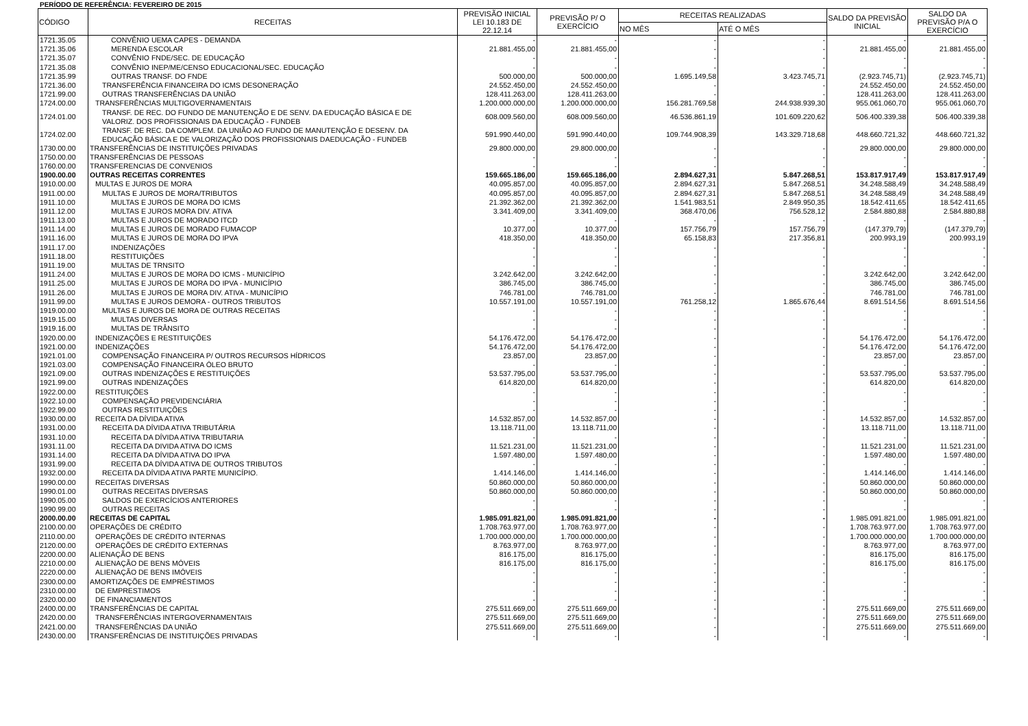PERÍODO DE REFERÊNCIA: FEVEREIRO DE 2015
| CÓDIGO | RECEITAS | PREVISÃO INICIAL LEI 10.183 DE 22.12.14 | PREVISÃO P/ O EXERCÍCIO | RECEITAS REALIZADAS | | SALDO DA PREVISÃO INICIAL | SALDO DA PREVISÃO P/A O EXERCÍCIO |
| --- | --- | --- | --- | --- | --- | --- | --- |
| | | | | NO MÊS | ATÉ O MÊS | | |
| 1721.35.05 | CONVÊNIO UEMA CAPES - DEMANDA | - | - | - | - | - | - |
| 1721.35.06 | MERENDA ESCOLAR | 21.881.455,00 | 21.881.455,00 | - | - | 21.881.455,00 | 21.881.455,00 |
| 1721.35.07 | CONVÊNIO FNDE/SEC. DE EDUCAÇÃO | - | - | - | - | - | - |
| 1721.35.08 | CONVÊNIO INEP/ME/CENSO EDUCACIONAL/SEC. EDUCAÇÃO | - | - | - | - | - | - |
| 1721.35.99 | OUTRAS TRANSF. DO FNDE | 500.000,00 | 500.000,00 | 1.695.149,58 | 3.423.745,71 | (2.923.745,71) | (2.923.745,71) |
| 1721.36.00 | TRANSFERÊNCIA FINANCEIRA DO ICMS DESONERAÇÃO | 24.552.450,00 | 24.552.450,00 | - | - | 24.552.450,00 | 24.552.450,00 |
| 1721.99.00 | OUTRAS TRANSFERÊNCIAS DA UNIÃO | 128.411.263,00 | 128.411.263,00 | - | - | 128.411.263,00 | 128.411.263,00 |
| 1724.00.00 | TRANSFERÊNCIAS MULTIGOVERNAMENTAIS | 1.200.000.000,00 | 1.200.000.000,00 | 156.281.769,58 | 244.938.939,30 | 955.061.060,70 | 955.061.060,70 |
| 1724.01.00 | TRANSF. DE REC. DO FUNDO DE MANUTENÇÃO E DE SENV. DA EDUCAÇÃO BÁSICA E DE VALORIZ. DOS PROFISSIONAIS DA EDUCAÇÃO - FUNDEB | 608.009.560,00 | 608.009.560,00 | 46.536.861,19 | 101.609.220,62 | 506.400.339,38 | 506.400.339,38 |
| 1724.02.00 | TRANSF. DE REC. DA COMPLEM. DA UNIÃO AO FUNDO DE MANUTENÇÃO E DESENV. DA EDUCAÇÃO BÁSICA E DE VALORIZAÇÃO DOS PROFISSIONAIS DAEDUCAÇÃO - FUNDEB | 591.990.440,00 | 591.990.440,00 | 109.744.908,39 | 143.329.718,68 | 448.660.721,32 | 448.660.721,32 |
| 1730.00.00 | TRANSFERÊNCIAS DE INSTITUIÇÕES PRIVADAS | 29.800.000,00 | 29.800.000,00 | - | - | 29.800.000,00 | 29.800.000,00 |
| 1750.00.00 | TRANSFERÊNCIAS DE PESSOAS | - | - | - | - | - | - |
| 1760.00.00 | TRANSFERENCIAS DE CONVENIOS | - | - | - | - | - | - |
| 1900.00.00 | OUTRAS RECEITAS CORRENTES | 159.665.186,00 | 159.665.186,00 | 2.894.627,31 | 5.847.268,51 | 153.817.917,49 | 153.817.917,49 |
| 1910.00.00 | MULTAS E JUROS DE MORA | 40.095.857,00 | 40.095.857,00 | 2.894.627,31 | 5.847.268,51 | 34.248.588,49 | 34.248.588,49 |
| 1911.00.00 | MULTAS E JUROS DE MORA/TRIBUTOS | 40.095.857,00 | 40.095.857,00 | 2.894.627,31 | 5.847.268,51 | 34.248.588,49 | 34.248.588,49 |
| 1911.10.00 | MULTAS E JUROS DE MORA DO ICMS | 21.392.362,00 | 21.392.362,00 | 1.541.983,51 | 2.849.950,35 | 18.542.411,65 | 18.542.411,65 |
| 1911.12.00 | MULTAS E JUROS MORA DIV. ATIVA | 3.341.409,00 | 3.341.409,00 | 368.470,06 | 756.528,12 | 2.584.880,88 | 2.584.880,88 |
| 1911.13.00 | MULTAS E JUROS DE MORADO ITCD | - | - | - | - | - | - |
| 1911.14.00 | MULTAS E JUROS DE MORADO FUMACOP | 10.377,00 | 10.377,00 | 157.756,79 | 157.756,79 | (147.379,79) | (147.379,79) |
| 1911.16.00 | MULTAS E JUROS DE MORA DO IPVA | 418.350,00 | 418.350,00 | 65.158,83 | 217.356,81 | 200.993,19 | 200.993,19 |
| 1911.17.00 | INDENIZAÇÕES | - | - | - | - | - | - |
| 1911.18.00 | RESTITUIÇÕES | - | - | - | - | - | - |
| 1911.19.00 | MULTAS DE TRNSITO | - | - | - | - | - | - |
| 1911.24.00 | MULTAS E JUROS DE MORA DO ICMS - MUNICÍPIO | 3.242.642,00 | 3.242.642,00 | - | - | 3.242.642,00 | 3.242.642,00 |
| 1911.25.00 | MULTAS E JUROS DE MORA DO IPVA - MUNICÍPIO | 386.745,00 | 386.745,00 | - | - | 386.745,00 | 386.745,00 |
| 1911.26.00 | MULTAS E JUROS DE MORA DIV. ATIVA - MUNICÍPIO | 746.781,00 | 746.781,00 | - | - | 746.781,00 | 746.781,00 |
| 1911.99.00 | MULTAS E JUROS DEMORA - OUTROS TRIBUTOS | 10.557.191,00 | 10.557.191,00 | 761.258,12 | 1.865.676,44 | 8.691.514,56 | 8.691.514,56 |
| 1919.00.00 | MULTAS E JUROS DE MORA DE OUTRAS RECEITAS | - | - | - | - | - | - |
| 1919.15.00 | MULTAS DIVERSAS | - | - | - | - | - | - |
| 1919.16.00 | MULTAS DE TRÂNSITO | - | - | - | - | - | - |
| 1920.00.00 | INDENIZAÇÕES E RESTITUIÇÕES | 54.176.472,00 | 54.176.472,00 | - | - | 54.176.472,00 | 54.176.472,00 |
| 1921.00.00 | INDENIZAÇÕES | 54.176.472,00 | 54.176.472,00 | - | - | 54.176.472,00 | 54.176.472,00 |
| 1921.01.00 | COMPENSAÇÃO FINANCEIRA P/ OUTROS RECURSOS HÍDRICOS | 23.857,00 | 23.857,00 | - | - | 23.857,00 | 23.857,00 |
| 1921.03.00 | COMPENSAÇÃO FINANCEIRA ÓLEO BRUTO | - | - | - | - | - | - |
| 1921.09.00 | OUTRAS INDENIZAÇÕES E RESTITUIÇÕES | 53.537.795,00 | 53.537.795,00 | - | - | 53.537.795,00 | 53.537.795,00 |
| 1921.99.00 | OUTRAS INDENIZAÇÕES | 614.820,00 | 614.820,00 | - | - | 614.820,00 | 614.820,00 |
| 1922.00.00 | RESTITUIÇÕES | - | - | - | - | - | - |
| 1922.10.00 | COMPENSAÇÃO PREVIDENCIÁRIA | - | - | - | - | - | - |
| 1922.99.00 | OUTRAS RESTITUIÇÕES | - | - | - | - | - | - |
| 1930.00.00 | RECEITA DA DÍVIDA ATIVA | 14.532.857,00 | 14.532.857,00 | - | - | 14.532.857,00 | 14.532.857,00 |
| 1931.00.00 | RECEITA DA DÍVIDA ATIVA TRIBUTÁRIA | 13.118.711,00 | 13.118.711,00 | - | - | 13.118.711,00 | 13.118.711,00 |
| 1931.10.00 | RECEITA DA DÍVIDA ATIVA TRIBUTARIA | - | - | - | - | - | - |
| 1931.11.00 | RECEITA DA DIVIDA ATIVA DO ICMS | 11.521.231,00 | 11.521.231,00 | - | - | 11.521.231,00 | 11.521.231,00 |
| 1931.14.00 | RECEITA DA DÍVIDA ATIVA DO IPVA | 1.597.480,00 | 1.597.480,00 | - | - | 1.597.480,00 | 1.597.480,00 |
| 1931.99.00 | RECEITA DA DÍVIDA ATIVA DE OUTROS TRIBUTOS | - | - | - | - | - | - |
| 1932.00.00 | RECEITA DA DÍVIDA ATIVA PARTE MUNICÍPIO. | 1.414.146,00 | 1.414.146,00 | - | - | 1.414.146,00 | 1.414.146,00 |
| 1990.00.00 | RECEITAS DIVERSAS | 50.860.000,00 | 50.860.000,00 | - | - | 50.860.000,00 | 50.860.000,00 |
| 1990.01.00 | OUTRAS RECEITAS DIVERSAS | 50.860.000,00 | 50.860.000,00 | - | - | 50.860.000,00 | 50.860.000,00 |
| 1990.05.00 | SALDOS DE EXERCÍCIOS ANTERIORES | - | - | - | - | - | - |
| 1990.99.00 | OUTRAS RECEITAS | - | - | - | - | - | - |
| 2000.00.00 | RECEITAS DE CAPITAL | 1.985.091.821,00 | 1.985.091.821,00 | - | - | 1.985.091.821,00 | 1.985.091.821,00 |
| 2100.00.00 | OPERAÇÕES DE CRÉDITO | 1.708.763.977,00 | 1.708.763.977,00 | - | - | 1.708.763.977,00 | 1.708.763.977,00 |
| 2110.00.00 | OPERAÇÕES DE CRÉDITO INTERNAS | 1.700.000.000,00 | 1.700.000.000,00 | - | - | 1.700.000.000,00 | 1.700.000.000,00 |
| 2120.00.00 | OPERAÇÕES DE CRÉDITO EXTERNAS | 8.763.977,00 | 8.763.977,00 | - | - | 8.763.977,00 | 8.763.977,00 |
| 2200.00.00 | ALIENAÇÃO DE BENS | 816.175,00 | 816.175,00 | - | - | 816.175,00 | 816.175,00 |
| 2210.00.00 | ALIENAÇÃO DE BENS MÓVEIS | 816.175,00 | 816.175,00 | - | - | 816.175,00 | 816.175,00 |
| 2220.00.00 | ALIENAÇÃO DE BENS IMÓVEIS | - | - | - | - | - | - |
| 2300.00.00 | AMORTIZAÇÕES DE EMPRÉSTIMOS | - | - | - | - | - | - |
| 2310.00.00 | DE EMPRESTIMOS | - | - | - | - | - | - |
| 2320.00.00 | DE FINANCIAMENTOS | - | - | - | - | - | - |
| 2400.00.00 | TRANSFERÊNCIAS DE CAPITAL | 275.511.669,00 | 275.511.669,00 | - | - | 275.511.669,00 | 275.511.669,00 |
| 2420.00.00 | TRANSFERÊNCIAS INTERGOVERNAMENTAIS | 275.511.669,00 | 275.511.669,00 | - | - | 275.511.669,00 | 275.511.669,00 |
| 2421.00.00 | TRANSFERÊNCIAS DA UNIÃO | 275.511.669,00 | 275.511.669,00 | - | - | 275.511.669,00 | 275.511.669,00 |
| 2430.00.00 | TRANSFERÊNCIAS DE INSTITUIÇÕES PRIVADAS | - | - | - | - | - | - |